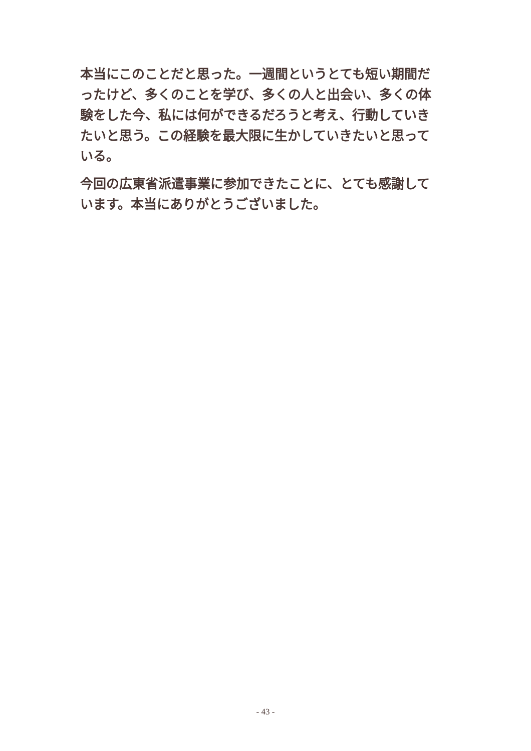本当にこのことだと思った。一週間というとても短い期間だったけど、多くのことを学び、多くの人と出会い、多くの体験をした今、私には何ができるだろうと考え、行動していきたいと思う。この経験を最大限に生かしていきたいと思っている。
今回の広東省派遣事業に参加できたことに、とても感謝しています。本当にありがとうございました。
- 43 -